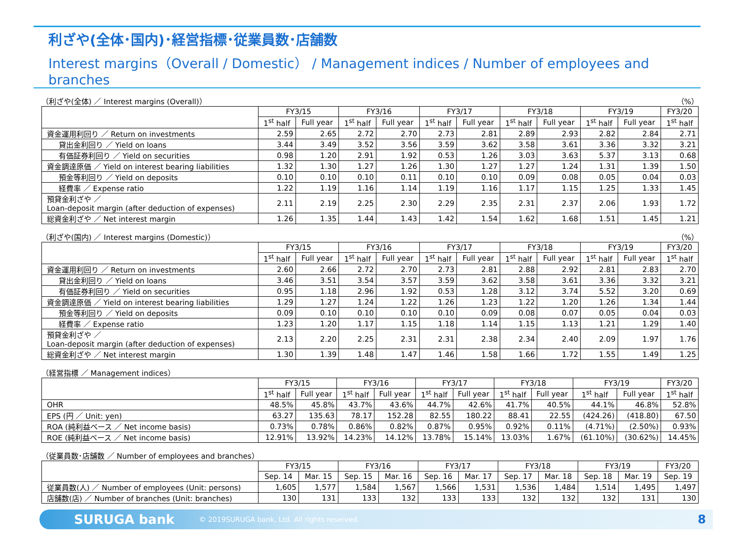利ざや(全体･国内)･経営指標･従業員数･店舗数
Interest margins（Overall / Domestic） / Management indices / Number of employees and branches
（利ざや(全体) ／ Interest margins (Overall)） （%）
| | FY3/15 | | FY3/16 | | FY3/17 | | FY3/18 | | FY3/19 | | FY3/20 |
| --- | --- | --- | --- | --- | --- | --- | --- | --- | --- | --- | --- |
| | 1<sup>st</sup> half | Full year | 1<sup>st</sup> half | Full year | 1<sup>st</sup> half | Full year | 1<sup>st</sup> half | Full year | 1<sup>st</sup> half | Full year | 1<sup>st</sup> half |
| 資金運用利回り ／ Return on investments | 2.59 | 2.65 | 2.72 | 2.70 | 2.73 | 2.81 | 2.89 | 2.93 | 2.82 | 2.84 | 2.71 |
| 貸出金利回り ／ Yield on loans | 3.44 | 3.49 | 3.52 | 3.56 | 3.59 | 3.62 | 3.58 | 3.61 | 3.36 | 3.32 | 3.21 |
| 有価証券利回り ／ Yield on securities | 0.98 | 1.20 | 2.91 | 1.92 | 0.53 | 1.26 | 3.03 | 3.63 | 5.37 | 3.13 | 0.68 |
| 資金調達原価 ／ Yield on interest bearing liabilities | 1.32 | 1.30 | 1.27 | 1.26 | 1.30 | 1.27 | 1.27 | 1.24 | 1.31 | 1.39 | 1.50 |
| 預金等利回り ／ Yield on deposits | 0.10 | 0.10 | 0.10 | 0.11 | 0.10 | 0.10 | 0.09 | 0.08 | 0.05 | 0.04 | 0.03 |
| 経費率 ／ Expense ratio | 1.22 | 1.19 | 1.16 | 1.14 | 1.19 | 1.16 | 1.17 | 1.15 | 1.25 | 1.33 | 1.45 |
| 預貸金利ざや ／ Loan-deposit margin (after deduction of expenses) | 2.11 | 2.19 | 2.25 | 2.30 | 2.29 | 2.35 | 2.31 | 2.37 | 2.06 | 1.93 | 1.72 |
| 総資金利ざや ／ Net interest margin | 1.26 | 1.35 | 1.44 | 1.43 | 1.42 | 1.54 | 1.62 | 1.68 | 1.51 | 1.45 | 1.21 |
（利ざや(国内) ／ Interest margins (Domestic)） （%）
| | FY3/15 | | FY3/16 | | FY3/17 | | FY3/18 | | FY3/19 | | FY3/20 |
| --- | --- | --- | --- | --- | --- | --- | --- | --- | --- | --- | --- |
| | 1<sup>st</sup> half | Full year | 1<sup>st</sup> half | Full year | 1<sup>st</sup> half | Full year | 1<sup>st</sup> half | Full year | 1<sup>st</sup> half | Full year | 1<sup>st</sup> half |
| 資金運用利回り ／ Return on investments | 2.60 | 2.66 | 2.72 | 2.70 | 2.73 | 2.81 | 2.88 | 2.92 | 2.81 | 2.83 | 2.70 |
| 貸出金利回り ／ Yield on loans | 3.46 | 3.51 | 3.54 | 3.57 | 3.59 | 3.62 | 3.58 | 3.61 | 3.36 | 3.32 | 3.21 |
| 有価証券利回り ／ Yield on securities | 0.95 | 1.18 | 2.96 | 1.92 | 0.53 | 1.28 | 3.12 | 3.74 | 5.52 | 3.20 | 0.69 |
| 資金調達原価 ／ Yield on interest bearing liabilities | 1.29 | 1.27 | 1.24 | 1.22 | 1.26 | 1.23 | 1.22 | 1.20 | 1.26 | 1.34 | 1.44 |
| 預金等利回り ／ Yield on deposits | 0.09 | 0.10 | 0.10 | 0.10 | 0.10 | 0.09 | 0.08 | 0.07 | 0.05 | 0.04 | 0.03 |
| 経費率 ／ Expense ratio | 1.23 | 1.20 | 1.17 | 1.15 | 1.18 | 1.14 | 1.15 | 1.13 | 1.21 | 1.29 | 1.40 |
| 預貸金利ざや ／ Loan-deposit margin (after deduction of expenses) | 2.13 | 2.20 | 2.25 | 2.31 | 2.31 | 2.38 | 2.34 | 2.40 | 2.09 | 1.97 | 1.76 |
| 総資金利ざや ／ Net interest margin | 1.30 | 1.39 | 1.48 | 1.47 | 1.46 | 1.58 | 1.66 | 1.72 | 1.55 | 1.49 | 1.25 |
（経営指標 ／ Management indices）
| | FY3/15 | | FY3/16 | | FY3/17 | | FY3/18 | | FY3/19 | | FY3/20 |
| --- | --- | --- | --- | --- | --- | --- | --- | --- | --- | --- | --- |
| | 1<sup>st</sup> half | Full year | 1<sup>st</sup> half | Full year | 1<sup>st</sup> half | Full year | 1<sup>st</sup> half | Full year | 1<sup>st</sup> half | Full year | 1<sup>st</sup> half |
| OHR | 48.5% | 45.8% | 43.7% | 43.6% | 44.7% | 42.6% | 41.7% | 40.5% | 44.1% | 46.8% | 52.8% |
| EPS (円 ／ Unit: yen) | 63.27 | 135.63 | 78.17 | 152.28 | 82.55 | 180.22 | 88.41 | 22.55 | (424.26) | (418.80) | 67.50 |
| ROA (純利益ベース ／ Net income basis) | 0.73% | 0.78% | 0.86% | 0.82% | 0.87% | 0.95% | 0.92% | 0.11% | (4.71%) | (2.50%) | 0.93% |
| ROE (純利益ベース ／ Net income basis) | 12.91% | 13.92% | 14.23% | 14.12% | 13.78% | 15.14% | 13.03% | 1.67% | (61.10%) | (30.62%) | 14.45% |
（従業員数･店舗数 ／ Number of employees and branches）
| | FY3/15 | | FY3/16 | | FY3/17 | | FY3/18 | | FY3/19 | | FY3/20 |
| --- | --- | --- | --- | --- | --- | --- | --- | --- | --- | --- | --- |
| | Sep. 14 | Mar. 15 | Sep. 15 | Mar. 16 | Sep. 16 | Mar. 17 | Sep. 17 | Mar. 18 | Sep. 18 | Mar. 19 | Sep. 19 |
| 従業員数(人) ／ Number of employees (Unit: persons) | 1,605 | 1,577 | 1,584 | 1,567 | 1,566 | 1,531 | 1,536 | 1,484 | 1,514 | 1,495 | 1,497 |
| 店舗数(店) ／ Number of branches (Unit: branches) | 130 | 131 | 133 | 132 | 133 | 133 | 132 | 132 | 132 | 131 | 130 |
SURUGA bank © 2019SURUGA bank, Ltd. All rights reserved. 8